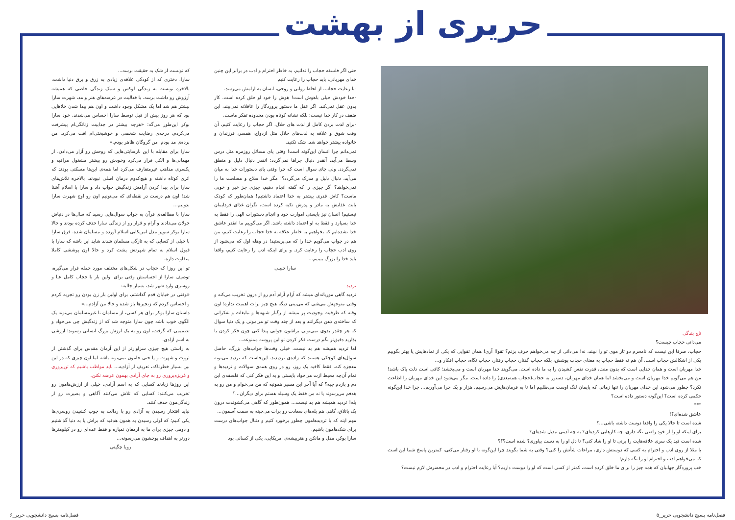حریری از بهشت
تاج بندگی
می‌دانی حجاب چیست؟
حجاب، صرفا این نیست که نامحرم دو تار موی تو را نبیند، نه! می‌دانی از چه می‌خواهم حرف بزنم؟ تقوا! آری! همان تقوایی که یکی از نمادهایش یا بهتر بگوییم یکی از اشکالش حجاب است. آن هم نه فقط حجاب به معنای حجاب پوشش، بلکه حجاب گفتار، حجاب رفتار، حجاب نگاه، حجاب افکار و...
خدا مهربان است و همان خدایی است که بدون منت، قدرت نفس کشیدن را به ما داده است. می‌گویند خدا مهربان است و می‌بخشد؛ کافی است دلت پاک باشد! من هم می‌گویم خدا مهربان است و می‌بخشد اما همان خدای مهربان، دستور به حجاب(حجاب همه‌بعدی) را داده است. مگر می‌شود این خدای مهربان را اطاعت نکرد؟ چطور می‌شود این خدای مهربان را تنها زمانی که پایمان لنگ اوست می‌طلبیم اما تا به فرمان‌هایش می‌رسیم، هزار و یک چرا می‌آوریم... چرا خدا این‌گونه حکمی کرده است؟ این‌گونه دستور داده است؟
***
عاشق شده‌ای؟!
شده است تا حالا یکی را واقعا دوست داشته باشی...؟
برای اینکه او را از خود راضی نگه داری، چه کارهایی کرده‌ای؟ به چه آدمی تبدیل شده‌ای؟
شده است قید یک سری علاقه‌هایت را بزنی تا او را شاد کنی؟ تا دل او را به دست بیاوری؟ شده است؟؟؟
یا مثلا از روی ادب و احترام به کسی که دوستش داری، مراعات شأنش را کنی؟ وقتی به شما بگویند چرا این‌گونه با او رفتار می‌کنی، کمترین پاسخ شما این است که می‌خواهم ادب و احترام او را نگه دارم!
خب پروردگار جهانیان که همه چیز را برای ما خلق کرده است، کمتر از کسی است که او را دوست داریم؟ آیا رعایت احترام و ادب در محضرش لازم نیست؟
حتی اگر فلسفه حجاب را ندانیم، به خاطر احترام و ادب در برابر این چنین خدای مهربانی، باید حجاب را رعایت کنیم
-با رعایت حجاب، از لحاظ روانی و روحی، انسان به آرامش می‌رسد.
-خدا خودش خیلی باهوش است! هوش را خود او خلق کرده است. کار بدون عقل نمی‌کند. اگر عقل ما دستور پروردگار را عاقلانه نمی‌بیند، این ضعف در کار خدا نیست؛ بلکه نشانه کوتاه بودن محدوده تفکر ماست.
-برای لذت بردن کامل از لذت های حلال، اگر حجاب را رعایت کنیم، آن وقت شوق و علاقه به لذت‌های حلال مثل ازدواج، همسر، فرزندان و خانواده بیشتر خواهد شد. شک نکنید.
نمی‌دانم چرا انسان این‌گونه است! وقتی پای مسائل روزمره مثل درس وسط می‌آید، آنقدر دنبال چراها نمی‌گردد؛ انقدر دنبال دلیل و منطق نمی‌گردد. ولی جای سوال است که چرا وقتی پای دستورات خدا به میان می‌آید، دنبال دلیل و مدرک می‌گردد؟! مگر خدا صلاح و مصلحت ما را نمی‌خواهد؟ اگر چیزی را که گفته انجام دهیم، چیزی جز خیر و خوبی ماست؟ کاش قدری بیشتر به خدا اعتماد داشتیم! همان‌طور که کودک بابت غذایش به مادر و پدرش تکیه کرده است، نگران غذای فردایمان نیستیم! انسان نیز بایستی اموارت خود و انجام دستورات الهی را فقط به خدا بسپارد و فقط به او اعتماد داشته باشد. اگر می‌گوییم ما انقدر عاشق خدا نشده‌ایم که بخواهیم به خاطر علاقه به خدا حجاب را رعایت کنیم، من هم در جواب می‌گویم خدا را که می‌پرستید! در وهله اول که می‌شود از روی ادب حجاب را رعایت کرد. و برای اینکه ادب را رعایت کنیم، واقعا باید خدا را بزرگ ببینیم...
سارا حبیبی
تردید
تردید گاهی موریانه‌ای میشه که آرام آرام آدم رو از درون تخریب می‌کنه و وقتی متوجهش می‌شی که می‌بینی دیگه هیچ چیز برات اهمیت نداره؛ اون وقته که ظرفیت وجودیت پر میشه از رگبار شبهه‌ها و تبلیغات و تفکراتی که ساخته‌ی ذهن دیگرانند و بعد از چند وقت تو می‌مونی و یک دنیا سوال که هر چقدر بدوی نمی‌تونی براشون جوابی پیدا کنی چون فکر کردن یا بذارید دقیق‌تر بگم درست فکر کردن تو این پروسه ممنوعه...
اما تردید همیشه هم بد نیست. خیلی وقت‌ها جواب‌های بزرگ، حاصل سوال‌های کوچکی هستند که زاده‌ی تردیدند. این‌جاست که تردید می‌تونه معجزه کنه. فقط کافیه یک روز، رو در روی همه‌ی سوالات و تردیدها و تمام آن‌چه محیط ازت می‌خواد بایستی و به این فکر کنی که فلسفه‌ی این دم و بازدم چیه؟ که آیا آخر این مسیر همونیه که من می‌خوام و من رو به هدفم می‌رسونه یا نه من فقط یک وسیله هستم برای دیگران...؟
بله! تردید همیشه هم بد نیست... همون‌طور که گاهی می‌کشوندت درون یک باتلاق، گاهی هم پله‌های سعادت رو برات می‌چینه به سمت آسمون...
مهم اینه که با تردیدهامون چطور برخورد کنیم و دنبال جواب‌های درست برای شک‌هامون باشیم.
سارا بوکر، مدل و مانکن و هنرپیشه‌ی امریکایی، یکی از کسانی بود
که تونست از شک به حقیقت برسه...
سارا، دختری که از کودکی علاقه‌ی زیادی به زرق و برق دنیا داشت، بالاخره تونست به زندگی لوکس و سبک زندگی خاصی که همیشه آرزوش رو داشت برسه. با فعالیت در عرصه‌های هنر و مد، شهرت سارا بیشتر هم شد اما یک مشکل وجود داشت و اون هم پیدا شدن خلاهایی بود که هر روز بیش از قبل توسط سارا احساس می‌شدند. خود سارا بوکر این‌طور می‌گه: «هرچه بیشتر در جذابیت زنانگی‌ام پیشرفت می‌کردم، درجه‌ی رضایت شخصی و خوشبختی‌ام افت می‌کرد. من برده‌ی مد بودم. من گروگان ظاهر بودم.»
سارا برای مقابله با این نارضایتی‌هایی که روحش رو آزار می‌دادن، از مهمانی‌ها و الکل فرار می‌کرد وخودش رو بیشتر مشغول مراقبه و یکسری مذاهب غیرمتعارف می‌کرد اما همه‌ی این‌ها مسکنی بودند که اثری کوتاه داشته و هیچ‌کدوم درمان اصلی نبودند. بالاخره تلاش‌های سارا برای پیدا کردن آرامش زندگیش جواب داد و سارا با اسلام آشنا شد! اون هم درست در نقطه‌ای که می‌تونیم اون رو اوج شهرت سارا بدونیم...
سارا با مطالعه‌ی قرآن به جواب سوال‌هایی رسید که سال‌ها در دنیاش جولان می‌دادند و آرام و قرار رو از زندگی سارا حذف کرده بودند و حالا سارا بوکر سوپر مدل امریکایی اسلام آورده و مسلمان شده. فرق سارا با خیلی از کسایی که به تازگی مسلمان شدند شاید این باشه که سارا با قبول اسلام به تمام شهرتش پشت کرد و حالا اون پوششی کاملا متفاوت داره.
تو این روزا که حجاب در شکل‌های مختلف مورد حمله قرار می‌گیره، توصیف سارا از احساسش وقتی برای اولین بار با حجاب کامل عبا و روسری وارد شهر شد، بسیار جالبه:
«وقتی در خیابان قدم گذاشتم، برای اولین بار زن بودن رو تجربه کردم و احساس کردم که زنجیرها باز شده و حالا من آزادم...»
داستان سارا بوکر برای هر کسی، از مسلمان تا غیرمسلمان می‌تونه یک الگوی خوب باشه چون سارا متوجه شد که از زندگیش چی می‌خواد و تصمیمی که گرفت، اون رو به یک ارزش بزرگ انسانی رسوند؛ ارزشی به اسم آزادی.
به راستی هیچ چیزی سزاوارتر از این آرمان مقدس برای گذشتن از ثروت و شهرت و یا حتی جامون نمی‌تونه باشه اما اون چیزی که در این بین بسیار خطرناکه، تعریف از آزادیه... باید مواظب باشیم که تن‌پروری و غریزه‌پروری رو به جای آزادی بهمون عرضه نکنن.
این روزها زیادند کسایی که به اسم آزادی، خیلی از ارزش‌هامون رو تخریب می‌کنند؛ کسایی که تلاش می‌کنند آگاهی و بصیرت رو از زندگی‌مون حذف کنند.
نباید افتخار رسیدن به آزادی رو با رذالت به چوب کشیدن روسری‌ها یکی کنیم؛ که اولی رسیدن به همون هدفیه که براش پا به دنیا گذاشتیم و دومی چیزی برای ما به ارمغان نمیاره و فقط عده‌ای رو در کیلومترها دورتر به اهداف پوچشون می‌رسونه...
رویا چگینی
فصل‌نامه بسیج دانشجویی حریر_۵ فصل‌نامه بسیج دانشجویی حریر_۶